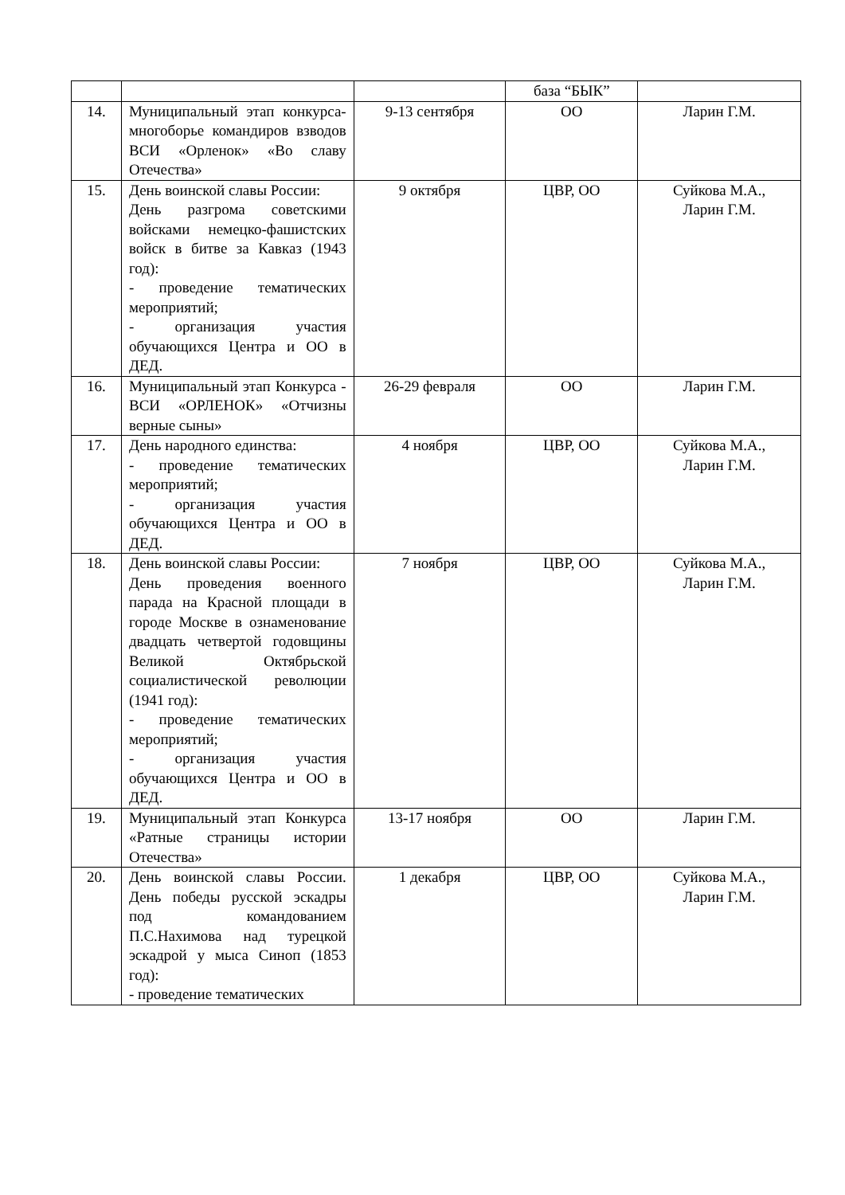| | | | база “БЫК” | |
| 14. | Муниципальный этап конкурса-многоборье командиров взводов ВСИ «Орленок» «Во славу Отечества» | 9-13 сентября | ОО | Ларин Г.М. |
| 15. | День воинской славы России: День разгрома советскими войсками немецко-фашистских войск в битве за Кавказ (1943 год): - проведение тематических мероприятий; - организация участия обучающихся Центра и ОО в ДЕД. | 9 октября | ЦВР, ОО | Суйкова М.А., Ларин Г.М. |
| 16. | Муниципальный этап Конкурса - ВСИ «ОРЛЕНОК» «Отчизны верные сыны» | 26-29 февраля | ОО | Ларин Г.М. |
| 17. | День народного единства: - проведение тематических мероприятий; - организация участия обучающихся Центра и ОО в ДЕД. | 4 ноября | ЦВР, ОО | Суйкова М.А., Ларин Г.М. |
| 18. | День воинской славы России: День проведения военного парада на Красной площади в городе Москве в ознаменование двадцать четвертой годовщины Великой Октябрьской социалистической революции (1941 год): - проведение тематических мероприятий; - организация участия обучающихся Центра и ОО в ДЕД. | 7 ноября | ЦВР, ОО | Суйкова М.А., Ларин Г.М. |
| 19. | Муниципальный этап Конкурса «Ратные страницы истории Отечества» | 13-17 ноября | ОО | Ларин Г.М. |
| 20. | День воинской славы России. День победы русской эскадры под командованием П.С.Нахимова над турецкой эскадрой у мыса Синоп (1853 год): - проведение тематических | 1 декабря | ЦВР, ОО | Суйкова М.А., Ларин Г.М. |